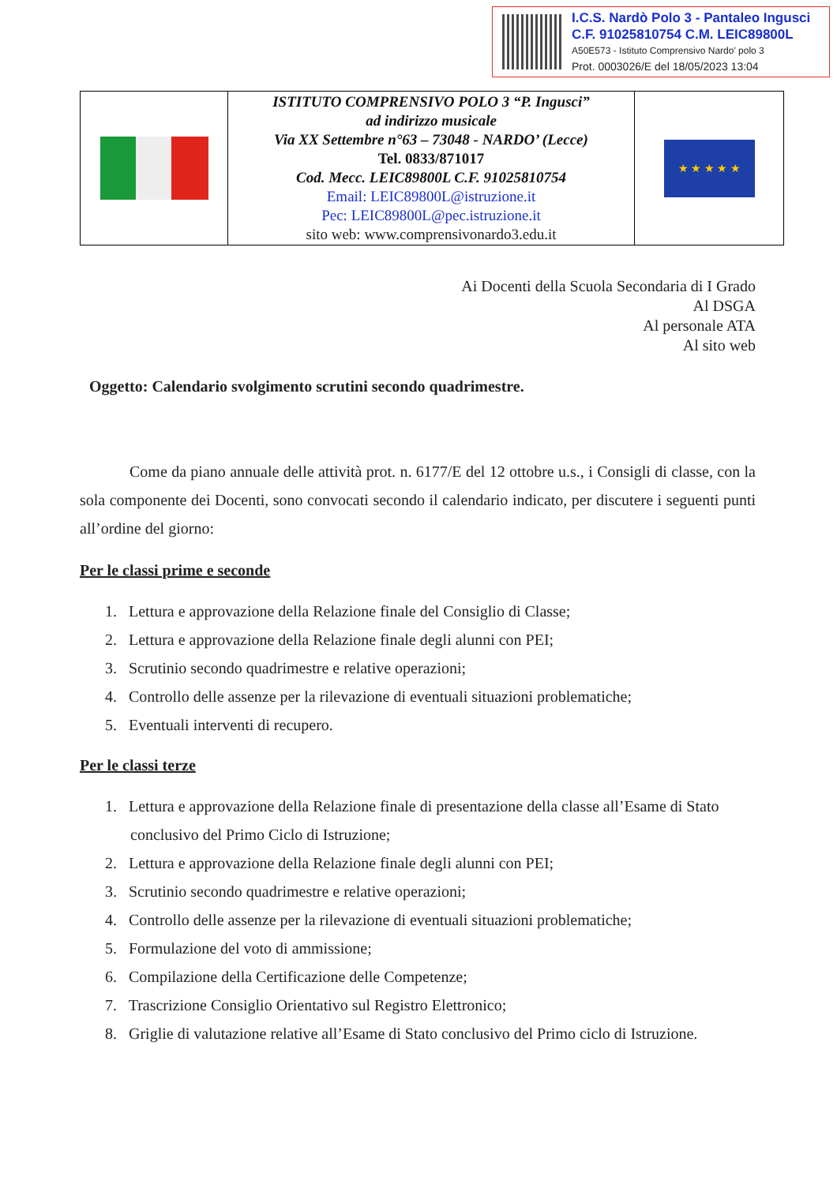I.C.S. Nardò Polo 3 - Pantaleo Ingusci
C.F. 91025810754 C.M. LEIC89800L
A50E573 - Istituto Comprensivo Nardo' polo 3
Prot. 0003026/E del 18/05/2023 13:04
| | ISTITUTO COMPRENSIVO POLO 3 “P. Ingusci” ad indirizzo musicale Via XX Settembre n°63 – 73048 - NARDO’ (Lecce) Tel. 0833/871017 Cod. Mecc. LEIC89800L C.F. 91025810754 Email: LEIC89800L@istruzione.it Pec: LEIC89800L@pec.istruzione.it sito web: www.comprensivonardo3.edu.it | ★ ★ ★ ★ ★ |
Ai Docenti della Scuola Secondaria di I Grado
Al DSGA
Al personale ATA
Al sito web
Oggetto: Calendario svolgimento scrutini secondo quadrimestre.
Come da piano annuale delle attività prot. n. 6177/E del 12 ottobre u.s., i Consigli di classe, con la sola componente dei Docenti, sono convocati secondo il calendario indicato, per discutere i seguenti punti all’ordine del giorno:
Per le classi prime e seconde
1. Lettura e approvazione della Relazione finale del Consiglio di Classe;
2. Lettura e approvazione della Relazione finale degli alunni con PEI;
3. Scrutinio secondo quadrimestre e relative operazioni;
4. Controllo delle assenze per la rilevazione di eventuali situazioni problematiche;
5. Eventuali interventi di recupero.
Per le classi terze
1. Lettura e approvazione della Relazione finale di presentazione della classe all’Esame di Stato
conclusivo del Primo Ciclo di Istruzione;
2. Lettura e approvazione della Relazione finale degli alunni con PEI;
3. Scrutinio secondo quadrimestre e relative operazioni;
4. Controllo delle assenze per la rilevazione di eventuali situazioni problematiche;
5. Formulazione del voto di ammissione;
6. Compilazione della Certificazione delle Competenze;
7. Trascrizione Consiglio Orientativo sul Registro Elettronico;
8. Griglie di valutazione relative all’Esame di Stato conclusivo del Primo ciclo di Istruzione.